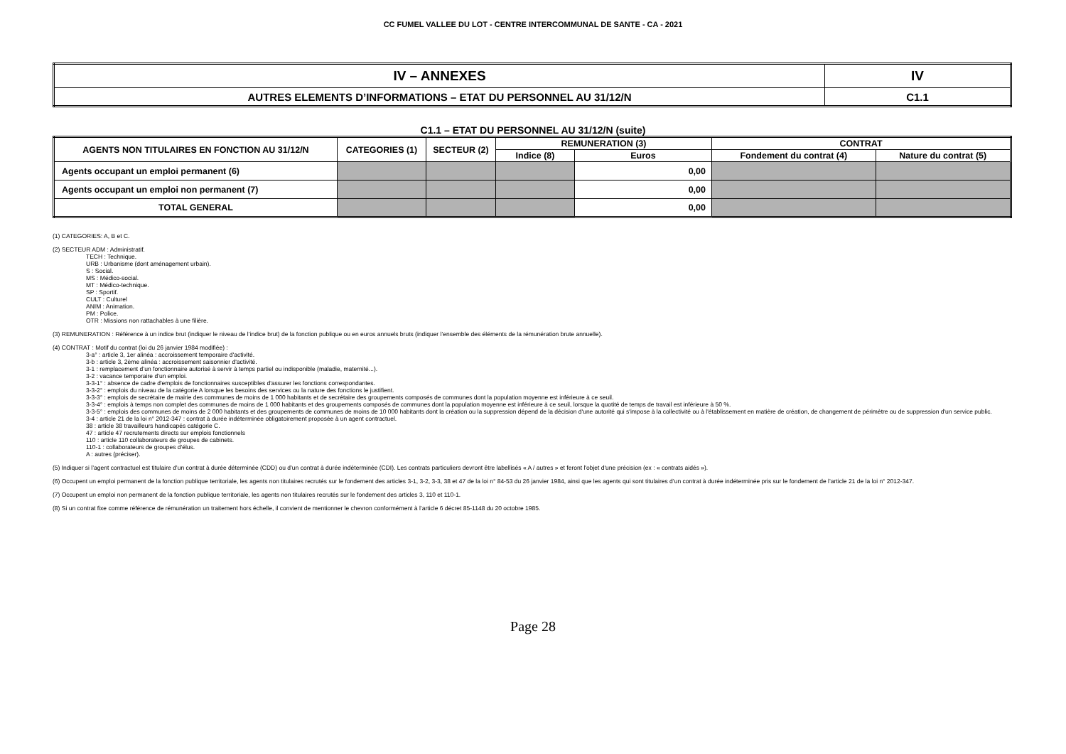CC FUMEL VALLEE DU LOT - CENTRE INTERCOMMUNAL DE SANTE - CA - 2021
| IV – ANNEXES | IV |
| AUTRES ELEMENTS D’INFORMATIONS – ETAT DU PERSONNEL AU 31/12/N | C1.1 |
C1.1 – ETAT DU PERSONNEL AU 31/12/N (suite)
| AGENTS NON TITULAIRES EN FONCTION AU 31/12/N | CATEGORIES (1) | SECTEUR (2) | REMUNERATION (3) | | CONTRAT | |
| --- | --- | --- | --- | --- | --- | --- |
| | | | Indice (8) | Euros | Fondement du contrat (4) | Nature du contrat (5) |
| Agents occupant un emploi permanent (6) | | | | 0,00 | | |
| Agents occupant un emploi non permanent (7) | | | | 0,00 | | |
| TOTAL GENERAL | | | | 0,00 | | |
(1) CATEGORIES: A, B et C.
(2) SECTEUR ADM : Administratif.
TECH : Technique.
URB : Urbanisme (dont aménagement urbain).
S : Social.
MS : Médico-social.
MT : Médico-technique.
SP : Sportif.
CULT : Culturel
ANIM : Animation.
PM : Police.
OTR : Missions non rattachables à une filière.
(3) REMUNERATION : Référence à un indice brut (indiquer le niveau de l’indice brut) de la fonction publique ou en euros annuels bruts (indiquer l’ensemble des éléments de la rémunération brute annuelle).
(4) CONTRAT : Motif du contrat (loi du 26 janvier 1984 modifiée) :
3-a° : article 3, 1er alinéa : accroissement temporaire d'activité.
3-b : article 3, 2ème alinéa : accroissement saisonnier d'activité.
3-1 : remplacement d’un fonctionnaire autorisé à servir à temps partiel ou indisponible (maladie, maternité...).
3-2 : vacance temporaire d’un emploi.
3-3-1° : absence de cadre d'emplois de fonctionnaires susceptibles d'assurer les fonctions correspondantes.
3-3-2° : emplois du niveau de la catégorie A lorsque les besoins des services ou la nature des fonctions le justifient.
3-3-3° : emplois de secrétaire de mairie des communes de moins de 1 000 habitants et de secrétaire des groupements composés de communes dont la population moyenne est inférieure à ce seuil.
3-3-4° : emplois à temps non complet des communes de moins de 1 000 habitants et des groupements composés de communes dont la population moyenne est inférieure à ce seuil, lorsque la quotité de temps de travail est inférieure à 50 %.
3-3-5° : emplois des communes de moins de 2 000 habitants et des groupements de communes de moins de 10 000 habitants dont la création ou la suppression dépend de la décision d'une autorité qui s'impose à la collectivité ou à l'établissement en matière de création, de changement de périmètre ou de suppression d'un service public.
3-4 : article 21 de la loi n° 2012-347 : contrat à durée indéterminée obligatoirement proposée à un agent contractuel.
38 : article 38 travailleurs handicapés catégorie C.
47 : article 47 recrutements directs sur emplois fonctionnels
110 : article 110 collaborateurs de groupes de cabinets.
110-1 : collaborateurs de groupes d'élus.
A : autres (préciser).
(5) Indiquer si l’agent contractuel est titulaire d’un contrat à durée déterminée (CDD) ou d’un contrat à durée indéterminée (CDI). Les contrats particuliers devront être labellisés « A / autres » et feront l'objet d'une précision (ex : « contrats aidés »).
(6) Occupent un emploi permanent de la fonction publique territoriale, les agents non titulaires recrutés sur le fondement des articles 3-1, 3-2, 3-3, 38 et 47 de la loi n° 84-53 du 26 janvier 1984, ainsi que les agents qui sont titulaires d’un contrat à durée indéterminée pris sur le fondement de l’article 21 de la loi n° 2012-347.
(7) Occupent un emploi non permanent de la fonction publique territoriale, les agents non titulaires recrutés sur le fondement des articles 3, 110 et 110-1.
(8) Si un contrat fixe comme référence de rémunération un traitement hors échelle, il convient de mentionner le chevron conformément à l’article 6 décret 85-1148 du 20 octobre 1985.
Page 28